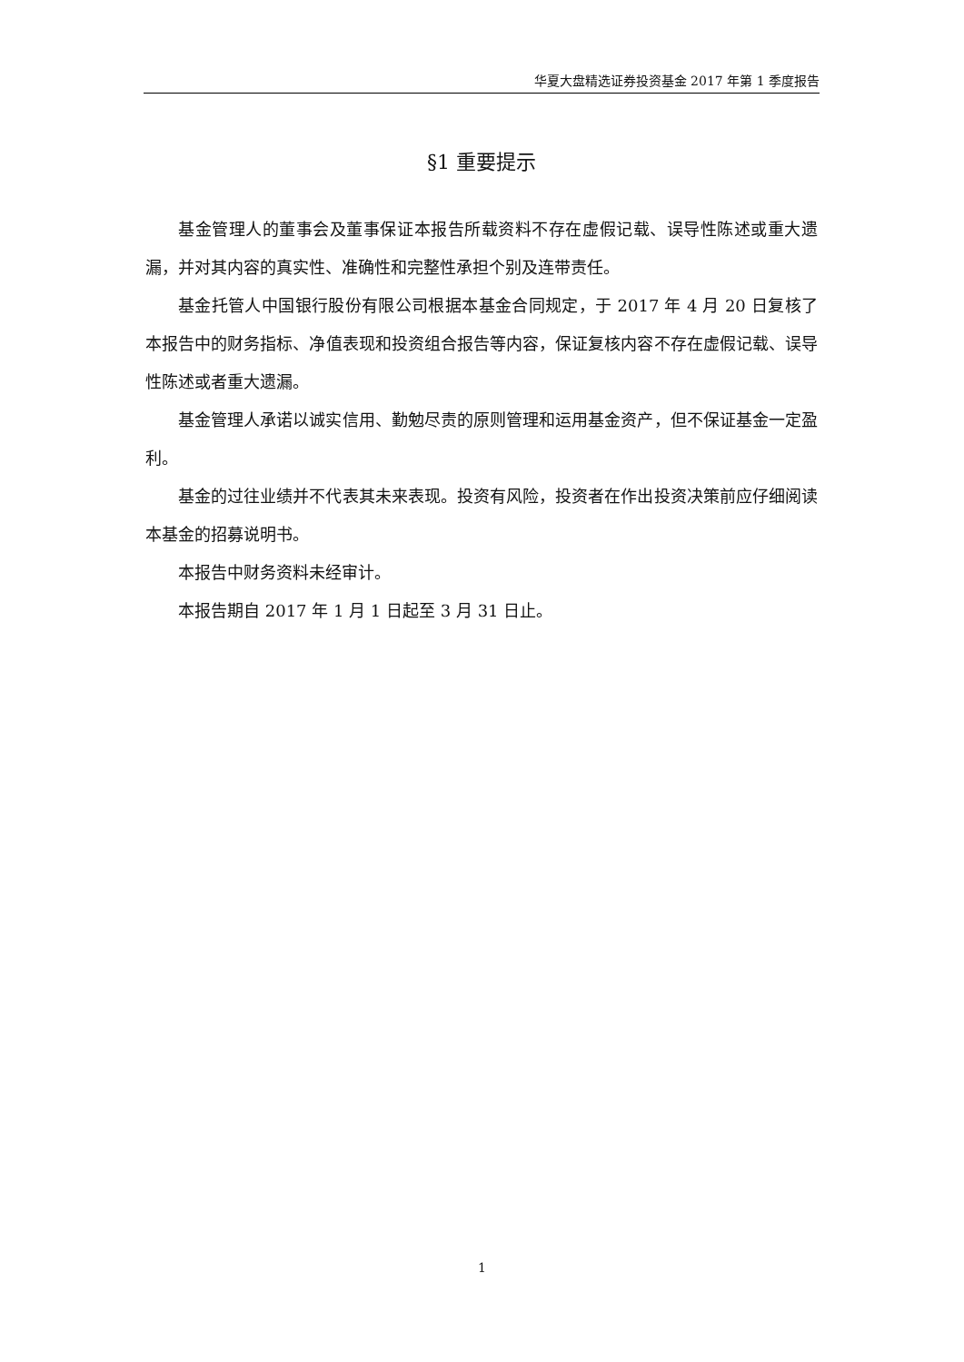华夏大盘精选证券投资基金 2017 年第 1 季度报告
§1 重要提示
基金管理人的董事会及董事保证本报告所载资料不存在虚假记载、误导性陈述或重大遗漏，并对其内容的真实性、准确性和完整性承担个别及连带责任。
基金托管人中国银行股份有限公司根据本基金合同规定，于 2017 年 4 月 20 日复核了本报告中的财务指标、净值表现和投资组合报告等内容，保证复核内容不存在虚假记载、误导性陈述或者重大遗漏。
基金管理人承诺以诚实信用、勤勉尽责的原则管理和运用基金资产，但不保证基金一定盈利。
基金的过往业绩并不代表其未来表现。投资有风险，投资者在作出投资决策前应仔细阅读本基金的招募说明书。
本报告中财务资料未经审计。
本报告期自 2017 年 1 月 1 日起至 3 月 31 日止。
1